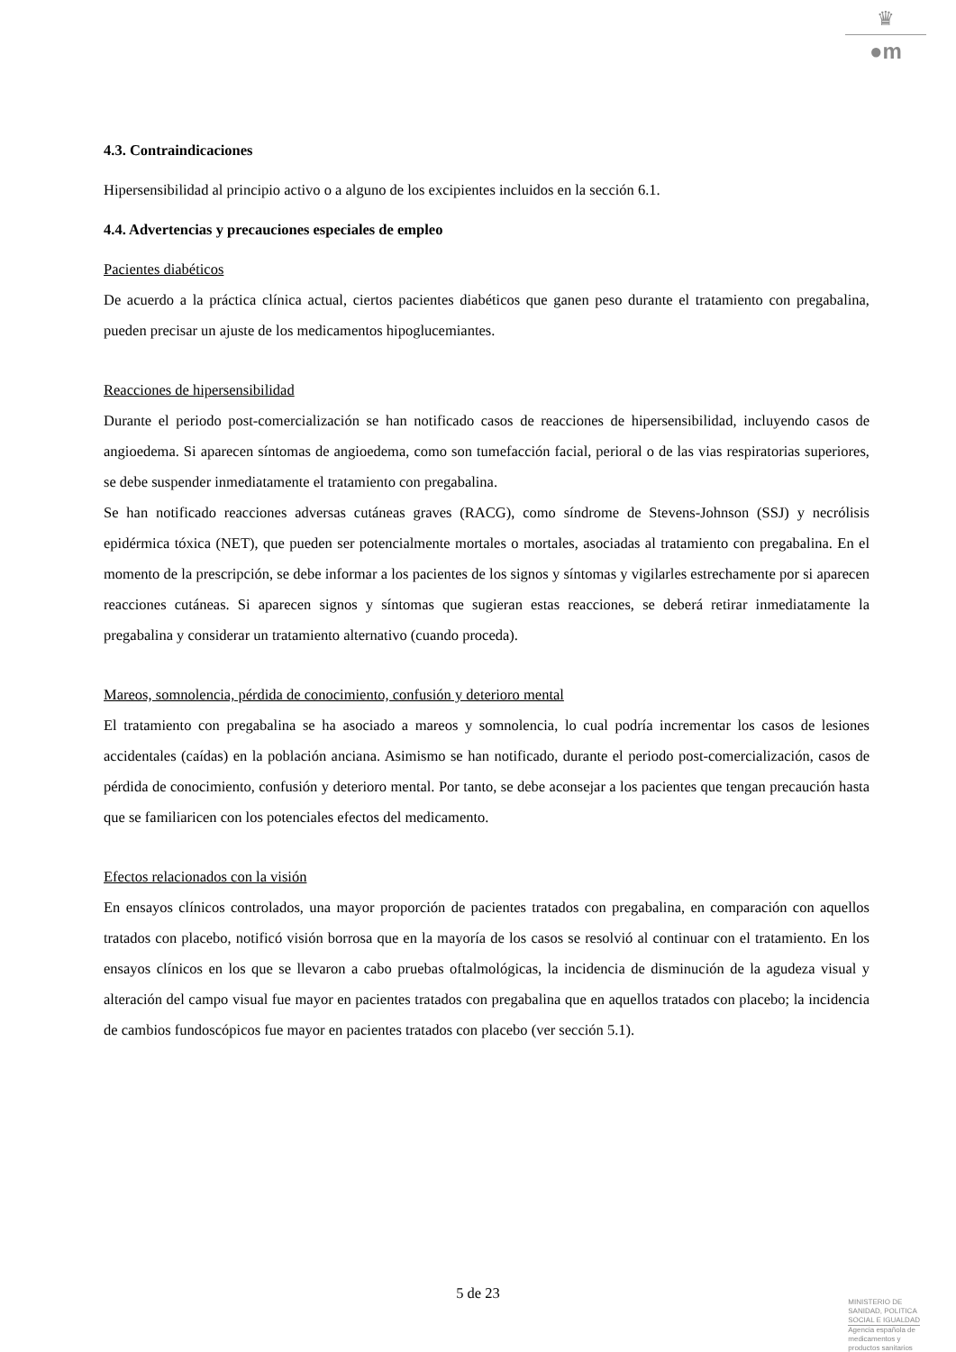♛
●m
4.3. Contraindicaciones
Hipersensibilidad al principio activo o a alguno de los excipientes incluidos en la sección 6.1.
4.4. Advertencias y precauciones especiales de empleo
Pacientes diabéticos
De acuerdo a la práctica clínica actual, ciertos pacientes diabéticos que ganen peso durante el tratamiento con pregabalina, pueden precisar un ajuste de los medicamentos hipoglucemiantes.
Reacciones de hipersensibilidad
Durante el periodo post-comercialización se han notificado casos de reacciones de hipersensibilidad, incluyendo casos de angioedema. Si aparecen síntomas de angioedema, como son tumefacción facial, perioral o de las vias respiratorias superiores, se debe suspender inmediatamente el tratamiento con pregabalina.
Se han notificado reacciones adversas cutáneas graves (RACG), como síndrome de Stevens-Johnson (SSJ) y necrólisis epidérmica tóxica (NET), que pueden ser potencialmente mortales o mortales, asociadas al tratamiento con pregabalina. En el momento de la prescripción, se debe informar a los pacientes de los signos y síntomas y vigilarles estrechamente por si aparecen reacciones cutáneas. Si aparecen signos y síntomas que sugieran estas reacciones, se deberá retirar inmediatamente la pregabalina y considerar un tratamiento alternativo (cuando proceda).
Mareos, somnolencia, pérdida de conocimiento, confusión y deterioro mental
El tratamiento con pregabalina se ha asociado a mareos y somnolencia, lo cual podría incrementar los casos de lesiones accidentales (caídas) en la población anciana. Asimismo se han notificado, durante el periodo post-comercialización, casos de pérdida de conocimiento, confusión y deterioro mental. Por tanto, se debe aconsejar a los pacientes que tengan precaución hasta que se familiaricen con los potenciales efectos del medicamento.
Efectos relacionados con la visión
En ensayos clínicos controlados, una mayor proporción de pacientes tratados con pregabalina, en comparación con aquellos tratados con placebo, notificó visión borrosa que en la mayoría de los casos se resolvió al continuar con el tratamiento. En los ensayos clínicos en los que se llevaron a cabo pruebas oftalmológicas, la incidencia de disminución de la agudeza visual y alteración del campo visual fue mayor en pacientes tratados con pregabalina que en aquellos tratados con placebo; la incidencia de cambios fundoscópicos fue mayor en pacientes tratados con placebo (ver sección 5.1).
5 de 23
MINISTERIO DE
SANIDAD, POLITICA
SOCIAL E IGUALDAD
Agencia española de
medicamentos y
productos sanitarios